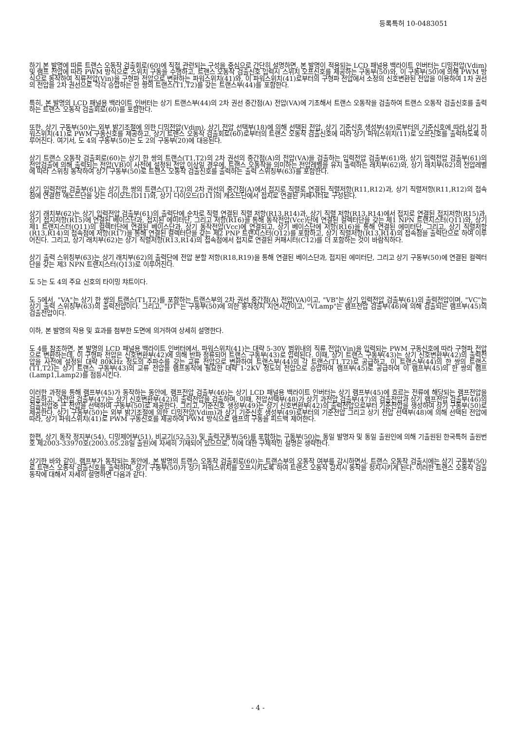등록특허 10-0483051
하기 본 발명에 따른 트랜스 오동작 검출회로(60)에 직접 관련되는 구성을 중심으로 간단히 설명하면, 본 발명이 적용되는 LCD 패널용 백라이트 인버터는 디밍전압(Vdim) 및 램프 전압에 따라 PWM 방식으로 스위치 구동을 수행하고, 트랜스 오동작 검출신호 입력시 스위치 오프신호를 제공하는 구동부(50)와, 이 구동부(50)에 의해 PWM 방식으로 동작하여 직류전압(Vin)을 구형파 전압으로 변환하는 파워스위치(41)와, 이 파워스위치(41)로부터의 구형파 전압에서 소정의 신호변환된 전압을 이용하여 1차 권선의 전압을 2차 권선으로 각각 승압하는 한 쌍의 트랜스(T1,T2)를 갖는 트랜스부(44)를 포함한다.
특히, 본 발명의 LCD 패널용 백라이트 인버터는 상기 트랜스부(44)의 2차 권선 중간점(A) 전압(VA)에 기초해서 트랜스 오동작을 검출하여 트랜스 오동작 검출신호를 출력하는 트랜스 오동작 검출회로(60)를 포함한다.
또한, 상기 구동부(50)는 외부 밝기조절에 의한 디밍전압(Vdim), 상기 전압 선택부(18)에 의해 선택된 전압, 상기 기준신호 생성부(49)로부터의 기준신호에 따라 상기 파워스위치(41)로 PWM 구동신호를 제공하고, 상기 트랜스 오동작 검출회로(60)로부터의 트랜스 오동작 검출신호에 따라 상기 파워스위치(11)로 오프신호를 출력하도록 이루어진다. 여기서, 도 4의 구동부(50)는 도 2의 구동부(20)에 대응된다.
상기 트랜스 오동작 검출회로(60)는 상기 한 쌍의 트랜스(T1,T2)의 2차 권선의 중간점(A)의 전압(VA)을 검출하는 입력전압 검출부(61)와, 상기 입력전압 검출부(61)의 전압검출에 의해 출력되는 전압(VB)이 사전에 설정된 전압 이상일 경우에, 트랜스 오동작을 의미하는 전압레벨을 유지 출력하는 래치부(62)와, 상기 래치부(62)의 전압레벨에 따라 스위칭 동작하여 상기 구동부(50)로 트랜스 오동작 검출신호를 출력하는 출력 스위칭부(63)를 포함한다.
상기 입력전압 검출부(61)는 상기 한 쌍의 트랜스(T1,T2)의 2차 권선의 중간점(A)에서 접지로 직렬로 연결된 직렬저항(R11,R12)과, 상기 직렬저항(R11,R12)의 접속점에 연결한 애노드단을 갖는 다이오드(D11)와, 상기 다이오드(D11)의 캐소드단에서 접지로 연결된 커패시터로 구성된다.
상기 래치부(62)는 상기 입력전압 검출부(61)의 출력단에 순차로 직렬 연결된 직렬 저항(R13,R14)과, 상기 직렬 저항(R13,R14)에서 접지로 연결된 접지저항(R15)과, 상기 접지저항(R15)에 연결된 베이스단과, 접지된 에미터단, 그리고 저항(R16)을 통해 동작전압(Vcc)단에 연결된 컬렉터단을 갖는 제1 NPN 트랜지스터(Q11)와, 상기 제1 트랜지스터(Q11)의 컬렉터단에 연결된 베이스단과, 상기 동작전압(Vcc)에 연결되고, 상기 베이스단에 저항(R16)을 통해 연결된 에미터단, 그리고, 상기 직렬저항(R13,R14)의 접속점에 저항(R17)을 통해 연결된 컬렉터단을 갖는 제2 PNP 트랜지스터(Q12)를 포함하고, 상기 직렬저항(R13,R14)의 접속점을 출력단으로 하여 이루어진다. 그리고, 상기 래치부(62)는 상기 직렬저항(R13,R14)의 접속점에서 접지로 연결된 커패시터(C12)를 더 포함하는 것이 바람직하다.
상기 출력 스위칭부(63)는 상기 래치부(62)의 출력단에 전압 분할 저항(R18,R19)을 통해 연결된 베이스단과, 접지된 에미터단, 그리고 상기 구동부(50)에 연결된 컬렉터단을 갖는 제3 NPN 트랜지스터(Q13)로 이루어진다.
도 5는 도 4의 주요 신호의 타이밍 챠트이다.
도 5에서, "VA"는 상기 한 쌍의 트랜스(T1,T2)를 포함하는 트랜스부의 2차 권선 중간점(A) 전압(VA)이고, "VB"는 상기 입력전압 검출부(61)의 출력전압이며, "VC"는 상기 출력 스위칭부(63)의 출력전압이다. 그리고, "DT"는 구동부(50)에 의한 동작정지 지연시간이고, "VLamp"는 램프전압 검출부(46)에 의해 검출되는 램프부(45)의 검출전압이다.
이하, 본 발명의 작용 및 효과를 첨부한 도면에 의거하여 상세히 설명한다.
도 4를 참조하면, 본 발명의 LCD 패널용 백라이트 인버터에서, 파워스위치(41)는 대략 5-30V 범위내의 직류 전압(Vin)을 입력되는 PWM 구동신호에 따라 구형파 전압으로 변환하는데, 이 구형파 전압은 신호변환부(42)에 의해 반파 정류되어 트랜스 구동부(43)로 입력된다. 이때, 상기 트랜스 구동부(43)는 상기 신호변환부(42)의 출력전압을 사전에 설정된 대략 80KHz 정도의 주파수를 갖는 교류 전압으로 변환하여 트랜스부(44)의 각 트랜스(T1,T2)로 공급하고, 이 트랜스부(44)의 한 쌍의 트랜스(T1,T2)는 상기 트랜스 구동부(43)의 교류 전압을 램프동작에 필요한 대략 1-2KV 정도의 전압으로 승압하여 램프부(45)로 공급하여 이 램프부(45)의 한 쌍의 램프(Lamp1,Lamp2)를 점등시킨다.
이러한 과정을 통해 램프부(45)가 동작하는 동안에, 램프전압 검출부(46)는 상기 LCD 패널용 백라이트 인버터는 상기 램프부(45)에 흐르는 전류에 해당되는 램프전압을 검출하고, 과전압 검출부(47)는 상기 신호변환부(42)의 출력전압을 검출하며, 이때, 전압선택부(48)가 상기 과전압 검출부(47)의 검출전압과 상기 램프전압 검출부(46)의 검출전압중 큰 전압을 선택하여 구동부(50)로 제공한다. 그리고, 기준신호 생성부(49)는 상기 신호변환부(42)의 출력전압으로부터 기준전압을 생성하여 상기 구동부(50)로 제공한다. 상기 구동부(50)는 외부 밝기조절에 의한 디밍전압(Vdim)과 상기 기준신호 생성부(49)로부터의 기준전압 그리고 상기 전압 선택부(48)에 의해 선택된 전압에 따라, 상기 파워스위치(41)로 PWM 구동신호를 제공하여 PWM 방식으로 램프의 구동을 피드백 제어한다.
한편, 상기 동작 정지부(54), 디밍제어부(51), 비교기(52,53) 및 출력구동부(56)를 포함하는 구동부(50)는 동일 발명자 및 동일 출원인에 의해 기출원된 한국특허 출원번호 제2003-33970호(2003.05.28일 출원)에 자세히 기재되어 있으므로, 이에 대한 구체적인 설명은 생략한다.
상기한 바와 같이, 램프부가 동작되는 동안에, 본 발명의 트랜스 오동작 검출회로(60)는 트랜스부의 오동작 여부를 감시하면서, 트랜스 오동작 검출시에는 상기 구동부(50)로 트랜스 오동작 검출신호를 출력하여, 상기 구동부(50)가 상기 파워스위치를 오프시키도록 하여 트랜스 오동작 감지시 동작을 정지시키게 된다. 이러한 트랜스 오동작 검출 동작에 대해서 자세히 설명하면 다음과 같다.
- 4 -